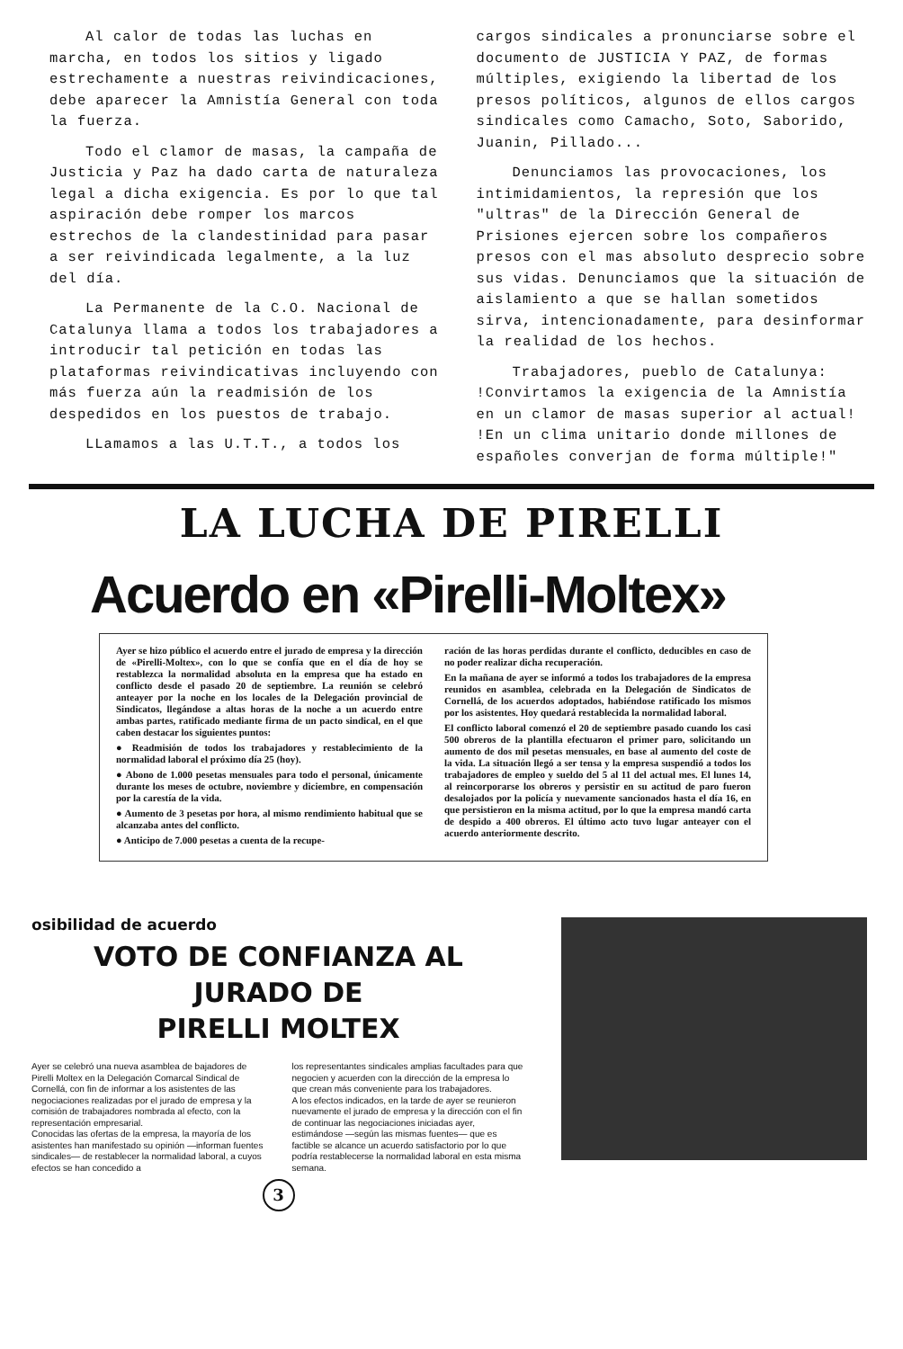Al calor de todas las luchas en marcha, en todos los sitios y ligado estrechamente a nuestras reivindicaciones, debe aparecer la Amnistía General con toda la fuerza.
Todo el clamor de masas, la campaña de Justicia y Paz ha dado carta de naturaleza legal a dicha exigencia. Es por lo que tal aspiración debe romper los marcos estrechos de la clandestinidad para pasar a ser reivindicada legalmente, a la luz del día.
La Permanente de la C.O. Nacional de Catalunya llama a todos los trabajadores a introducir tal petición en todas las plataformas reivindicativas incluyendo con más fuerza aún la readmisión de los despedidos en los puestos de trabajo.
LLamamos a las U.T.T., a todos los
cargos sindicales a pronunciarse sobre el documento de JUSTICIA Y PAZ, de formas múltiples, exigiendo la libertad de los presos políticos, algunos de ellos cargos sindicales como Camacho, Soto, Saborido, Juanin, Pillado...
Denunciamos las provocaciones, los intimidamientos, la represión que los "ultras" de la Dirección General de Prisiones ejercen sobre los compañeros presos con el mas absoluto desprecio sobre sus vidas. Denunciamos que la situación de aislamiento a que se hallan sometidos sirva, intencionadamente, para desinformar la realidad de los hechos.
Trabajadores, pueblo de Catalunya: !Convirtamos la exigencia de la Amnistía en un clamor de masas superior al actual! !En un clima unitario donde millones de españoles converjan de forma múltiple!"
LA LUCHA DE PIRELLI
Acuerdo en «Pirelli-Moltex»
Ayer se hizo público el acuerdo entre el jurado de empresa y la dirección de «Pirelli-Moltex», con lo que se confía que en el día de hoy se restablezca la normalidad absoluta en la empresa que ha estado en conflicto desde el pasado 20 de septiembre. La reunión se celebró anteayer por la noche en los locales de la Delegación provincial de Sindicatos, llegándose a altas horas de la noche a un acuerdo entre ambas partes, ratificado mediante firma de un pacto sindical, en el que caben destacar los siguientes puntos:
● Readmisión de todos los trabajadores y restablecimiento de la normalidad laboral el próximo día 25 (hoy).
● Abono de 1.000 pesetas mensuales para todo el personal, únicamente durante los meses de octubre, noviembre y diciembre, en compensación por la carestía de la vida.
● Aumento de 3 pesetas por hora, al mismo rendimiento habitual que se alcanzaba antes del conflicto.
● Anticipo de 7.000 pesetas a cuenta de la recupe-
ración de las horas perdidas durante el conflicto, deducibles en caso de no poder realizar dicha recuperación.
En la mañana de ayer se informó a todos los trabajadores de la empresa reunidos en asamblea, celebrada en la Delegación de Sindicatos de Cornellá, de los acuerdos adoptados, habiéndose ratificado los mismos por los asistentes. Hoy quedará restablecida la normalidad laboral.
El conflicto laboral comenzó el 20 de septiembre pasado cuando los casi 500 obreros de la plantilla efectuaron el primer paro, solicitando un aumento de dos mil pesetas mensuales, en base al aumento del coste de la vida. La situación llegó a ser tensa y la empresa suspendió a todos los trabajadores de empleo y sueldo del 5 al 11 del actual mes. El lunes 14, al reincorporarse los obreros y persistir en su actitud de paro fueron desalojados por la policía y nuevamente sancionados hasta el día 16, en que persistieron en la misma actitud, por lo que la empresa mandó carta de despido a 400 obreros. El último acto tuvo lugar anteayer con el acuerdo anteriormente descrito.
osibilidad de acuerdo
VOTO DE CONFIANZA AL JURADO DE
PIRELLI MOLTEX
Ayer se celebró una nueva asamblea de bajadores de Pirelli Moltex en la Delegación Comarcal Sindical de Cornellá, con fin de informar a los asistentes de las negociaciones realizadas por el jurado de empresa y la comisión de trabajadores nombrada al efecto, con la representación empresarial.
Conocidas las ofertas de la empresa, la mayoría de los asistentes han manifestado su opinión —informan fuentes sindicales— de restablecer la normalidad laboral, a cuyos efectos se han concedido a
los representantes sindicales amplias facultades para que negocien y acuerden con la dirección de la empresa lo que crean más conveniente para los trabajadores.
A los efectos indicados, en la tarde de ayer se reunieron nuevamente el jurado de empresa y la dirección con el fin de continuar las negociaciones iniciadas ayer, estimándose —según las mismas fuentes— que es factible se alcance un acuerdo satisfactorio por lo que podría restablecerse la normalidad laboral en esta misma semana.
3